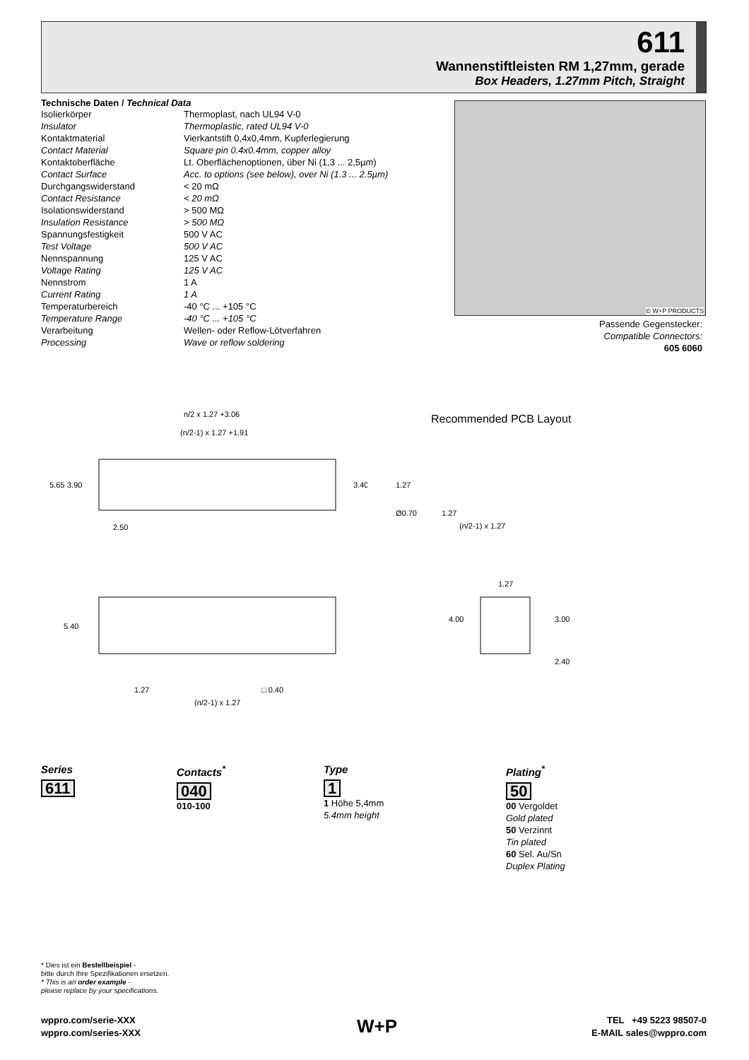611
Wannenstiftleisten RM 1,27mm, gerade
Box Headers, 1.27mm Pitch, Straight
Technische Daten / Technical Data
| Isolierkörper | Thermoplast, nach UL94 V-0 |
| Insulator | Thermoplastic, rated UL94 V-0 |
| Kontaktmaterial | Vierkantstift 0,4x0,4mm, Kupferlegierung |
| Contact Material | Square pin 0.4x0.4mm, copper alloy |
| Kontaktoberfläche | Lt. Oberflächenoptionen, über Ni (1,3 ... 2,5µm) |
| Contact Surface | Acc. to options (see below), over Ni (1.3 ... 2.5µm) |
| Durchgangswiderstand | < 20 mΩ |
| Contact Resistance | < 20 mΩ |
| Isolationswiderstand | > 500 MΩ |
| Insulation Resistance | > 500 MΩ |
| Spannungsfestigkeit | 500 V AC |
| Test Voltage | 500 V AC |
| Nennspannung | 125 V AC |
| Voltage Rating | 125 V AC |
| Nennstrom | 1 A |
| Current Rating | 1 A |
| Temperaturbereich | -40 °C ... +105 °C |
| Temperature Range | -40 °C ... +105 °C |
| Verarbeitung | Wellen- oder Reflow-Lötverfahren |
| Processing | Wave or reflow soldering |
© W+P PRODUCTS
Passende Gegenstecker:
Compatible Connectors:
605 6060
n/2 x 1.27 +3.06
(n/2-1) x 1.27 +1.91
2.50
5.65
3.90
3.40
5.40
1.27
□ 0.40
(n/2-1) x 1.27
Recommended PCB Layout
1.27
(n/2-1) x 1.27
Ø0.70
1.27
1.27
4.00
3.00
2.40
Series
611
Contacts<sup>*</sup>
040
010-100
Type
1
1 Höhe 5,4mm
5.4mm height
Plating<sup>*</sup>
50
00 Vergoldet
Gold plated
50 Verzinnt
Tin plated
60 Sel. Au/Sn
Duplex Plating
* Dies ist ein Bestellbeispiel -
bitte durch Ihre Spezifikationen ersetzen.
* This is an order example -
please replace by your specifications.
wppro.com/serie-XXX
wppro.com/series-XXX
W+P
TEL +49 5223 98507-0
E-MAIL sales@wppro.com